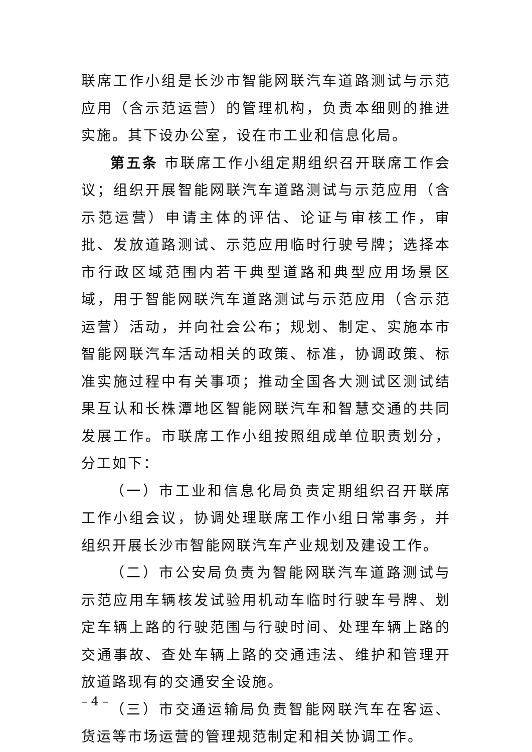联席工作小组是长沙市智能网联汽车道路测试与示范应用（含示范运营）的管理机构，负责本细则的推进实施。其下设办公室，设在市工业和信息化局。
第五条 市联席工作小组定期组织召开联席工作会议；组织开展智能网联汽车道路测试与示范应用（含示范运营）申请主体的评估、论证与审核工作，审批、发放道路测试、示范应用临时行驶号牌；选择本市行政区域范围内若干典型道路和典型应用场景区域，用于智能网联汽车道路测试与示范应用（含示范运营）活动，并向社会公布；规划、制定、实施本市智能网联汽车活动相关的政策、标准，协调政策、标准实施过程中有关事项；推动全国各大测试区测试结果互认和长株潭地区智能网联汽车和智慧交通的共同发展工作。市联席工作小组按照组成单位职责划分，分工如下：
（一）市工业和信息化局负责定期组织召开联席工作小组会议，协调处理联席工作小组日常事务，并组织开展长沙市智能网联汽车产业规划及建设工作。
（二）市公安局负责为智能网联汽车道路测试与示范应用车辆核发试验用机动车临时行驶车号牌、划定车辆上路的行驶范围与行驶时间、处理车辆上路的交通事故、查处车辆上路的交通违法、维护和管理开放道路现有的交通安全设施。
（三）市交通运输局负责智能网联汽车在客运、货运等市场运营的管理规范制定和相关协调工作。
– 4 –